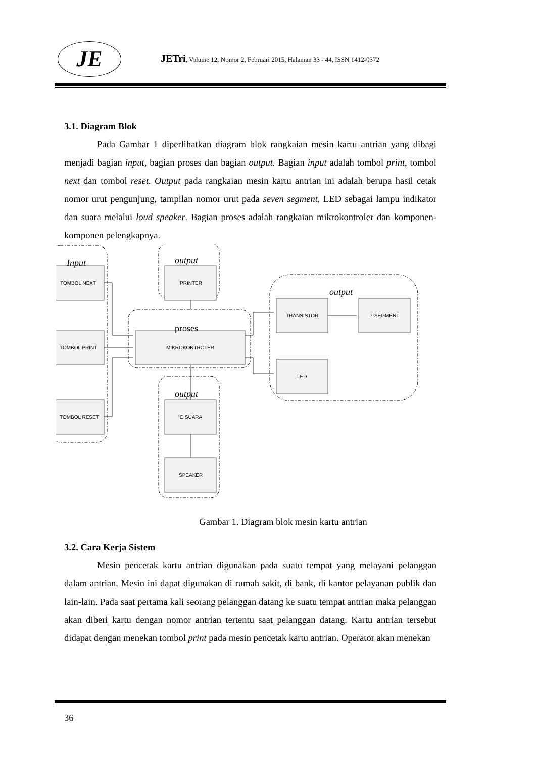JE
JETri, Volume 12, Nomor 2, Februari 2015, Halaman 33 - 44, ISSN 1412-0372
3.1. Diagram Blok
Pada Gambar 1 diperlihatkan diagram blok rangkaian mesin kartu antrian yang dibagi menjadi bagian input, bagian proses dan bagian output. Bagian input adalah tombol print, tombol next dan tombol reset. Output pada rangkaian mesin kartu antrian ini adalah berupa hasil cetak nomor urut pengunjung, tampilan nomor urut pada seven segment, LED sebagai lampu indikator dan suara melalui loud speaker. Bagian proses adalah rangkaian mikrokontroler dan komponen-komponen pelengkapnya.
Input
output
output
output
proses
TOMBOL NEXT
TOMBOL PRINT
TOMBOL RESET
PRINTER
MIKROKONTROLER
IC SUARA
SPEAKER
TRANSISTOR
7-SEGMENT
LED
Gambar 1. Diagram blok mesin kartu antrian
3.2. Cara Kerja Sistem
Mesin pencetak kartu antrian digunakan pada suatu tempat yang melayani pelanggan dalam antrian. Mesin ini dapat digunakan di rumah sakit, di bank, di kantor pelayanan publik dan lain-lain. Pada saat pertama kali seorang pelanggan datang ke suatu tempat antrian maka pelanggan akan diberi kartu dengan nomor antrian tertentu saat pelanggan datang. Kartu antrian tersebut didapat dengan menekan tombol print pada mesin pencetak kartu antrian. Operator akan menekan
36